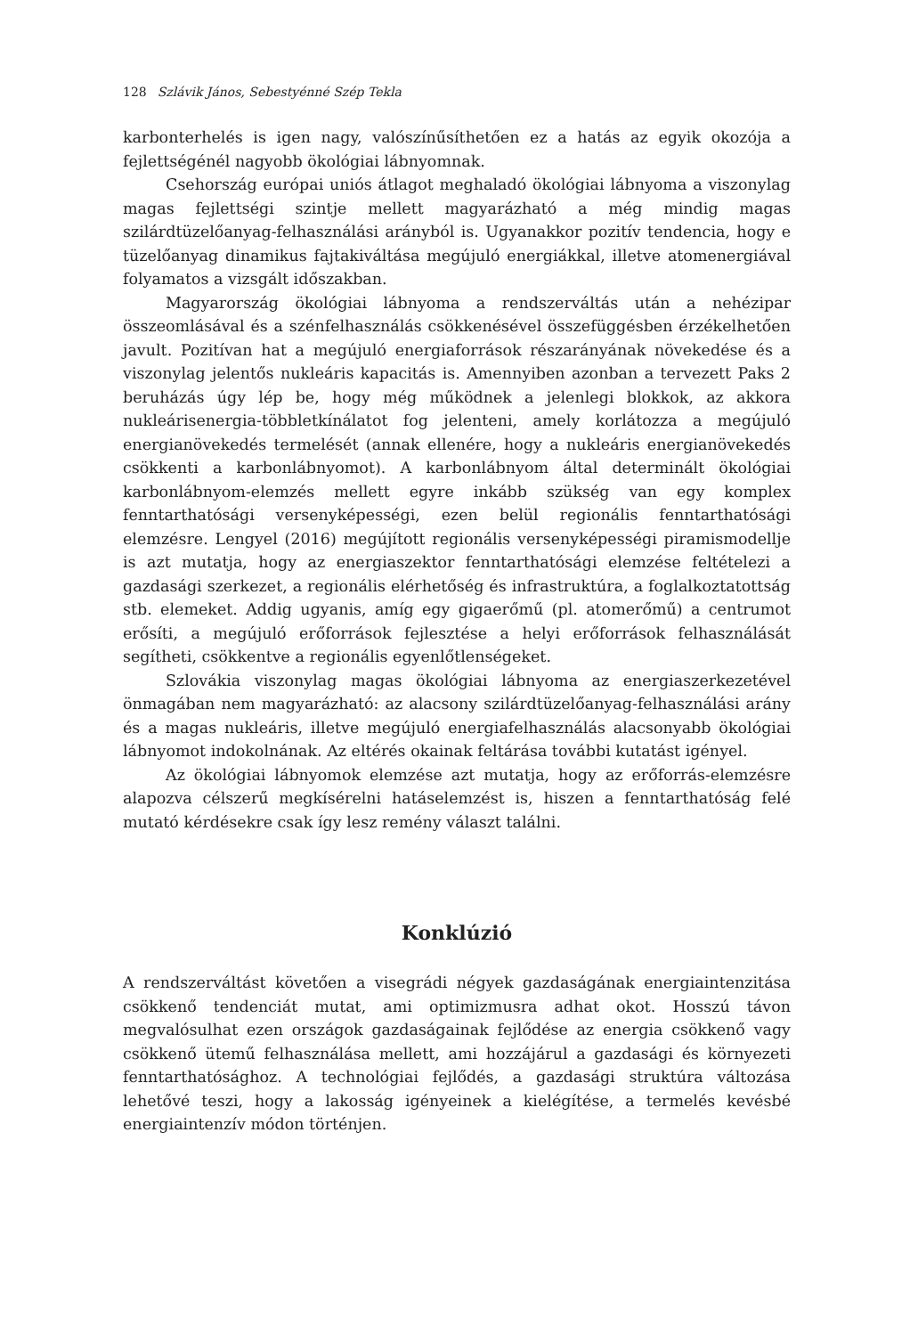128 Szlávik János, Sebestyénné Szép Tekla
karbonterhelés is igen nagy, valószínűsíthetően ez a hatás az egyik okozója a fejlettségénél nagyobb ökológiai lábnyomnak.
Csehország európai uniós átlagot meghaladó ökológiai lábnyoma a viszonylag magas fejlettségi szintje mellett magyarázható a még mindig magas szilárdtüzelőanyag-felhasználási arányból is. Ugyanakkor pozitív tendencia, hogy e tüzelőanyag dinamikus fajtakiváltása megújuló energiákkal, illetve atomenergiával folyamatos a vizsgált időszakban.
Magyarország ökológiai lábnyoma a rendszerváltás után a nehézipar összeomlásával és a szénfelhasználás csökkenésével összefüggésben érzékelhetően javult. Pozitívan hat a megújuló energiaforrások részarányának növekedése és a viszonylag jelentős nukleáris kapacitás is. Amennyiben azonban a tervezett Paks 2 beruházás úgy lép be, hogy még működnek a jelenlegi blokkok, az akkora nukleárisenergia-többletkínálatot fog jelenteni, amely korlátozza a megújuló energianövekedés termelését (annak ellenére, hogy a nukleáris energianövekedés csökkenti a karbonlábnyomot). A karbonlábnyom által determinált ökológiai karbonlábnyom-elemzés mellett egyre inkább szükség van egy komplex fenntarthatósági versenyképességi, ezen belül regionális fenntarthatósági elemzésre. Lengyel (2016) megújított regionális versenyképességi piramismodellje is azt mutatja, hogy az energiaszektor fenntarthatósági elemzése feltételezi a gazdasági szerkezet, a regionális elérhetőség és infrastruktúra, a foglalkoztatottság stb. elemeket. Addig ugyanis, amíg egy gigaerőmű (pl. atomerőmű) a centrumot erősíti, a megújuló erőforrások fejlesztése a helyi erőforrások felhasználását segítheti, csökkentve a regionális egyenlőtlenségeket.
Szlovákia viszonylag magas ökológiai lábnyoma az energiaszerkezetével önmagában nem magyarázható: az alacsony szilárdtüzelőanyag-felhasználási arány és a magas nukleáris, illetve megújuló energiafelhasználás alacsonyabb ökológiai lábnyomot indokolnának. Az eltérés okainak feltárása további kutatást igényel.
Az ökológiai lábnyomok elemzése azt mutatja, hogy az erőforrás-elemzésre alapozva célszerű megkísérelni hatáselemzést is, hiszen a fenntarthatóság felé mutató kérdésekre csak így lesz remény választ találni.
Konklúzió
A rendszerváltást követően a visegrádi négyek gazdaságának energiaintenzitása csökkenő tendenciát mutat, ami optimizmusra adhat okot. Hosszú távon megvalósulhat ezen országok gazdaságainak fejlődése az energia csökkenő vagy csökkenő ütemű felhasználása mellett, ami hozzájárul a gazdasági és környezeti fenntarthatósághoz. A technológiai fejlődés, a gazdasági struktúra változása lehetővé teszi, hogy a lakosság igényeinek a kielégítése, a termelés kevésbé energiaintenzív módon történjen.